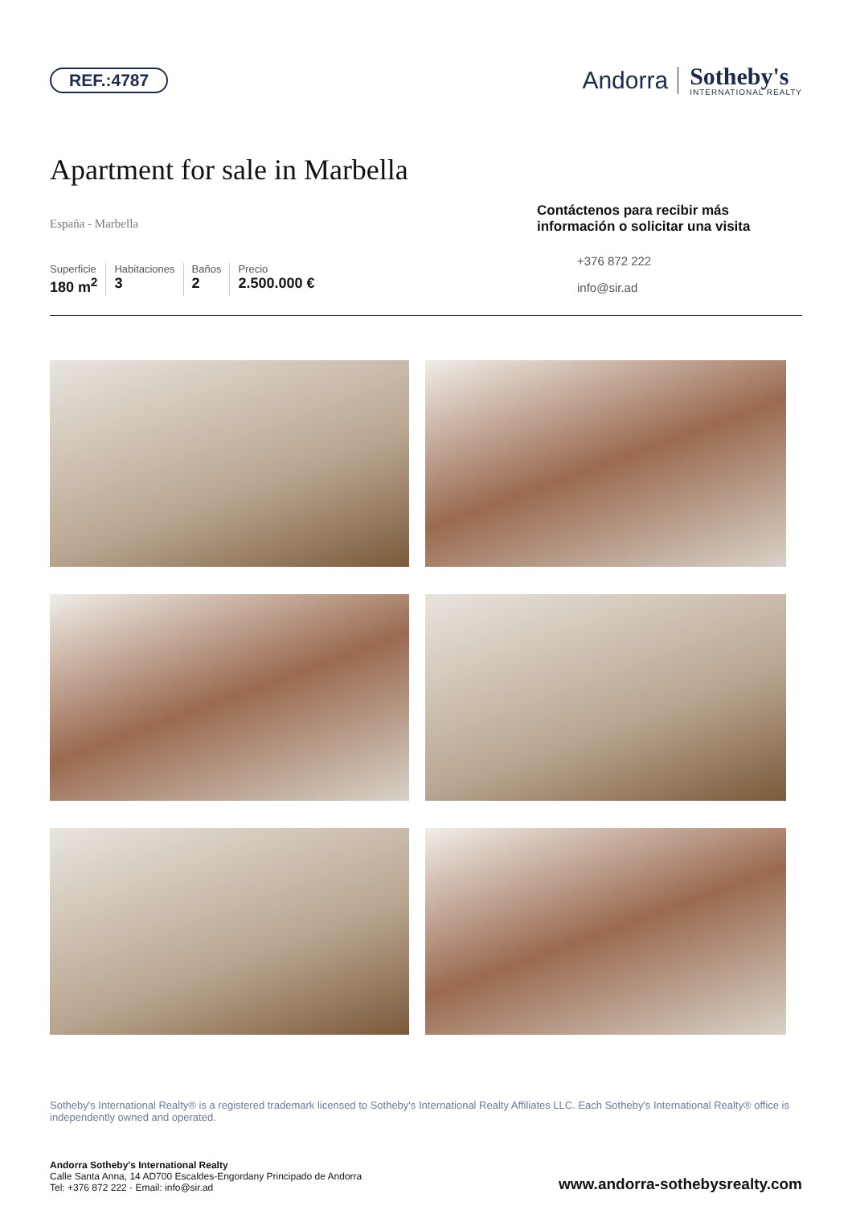REF.:4787
Andorra Sotheby's
INTERNATIONAL REALTY
Apartment for sale in Marbella
España - Marbella
Superficie
180 m<sup>2</sup>
Habitaciones
3
Baños
2
Precio
2.500.000 €
Contáctenos para recibir más información o solicitar una visita
+376 872 222
info@sir.ad
Sotheby's International Realty® is a registered trademark licensed to Sotheby's International Realty Affiliates LLC. Each Sotheby's International Realty® office is independently owned and operated.
Andorra Sotheby's International Realty
Calle Santa Anna, 14 AD700 Escaldes-Engordany Principado de Andorra
Tel: +376 872 222 · Email: info@sir.ad
www.andorra-sothebysrealty.com